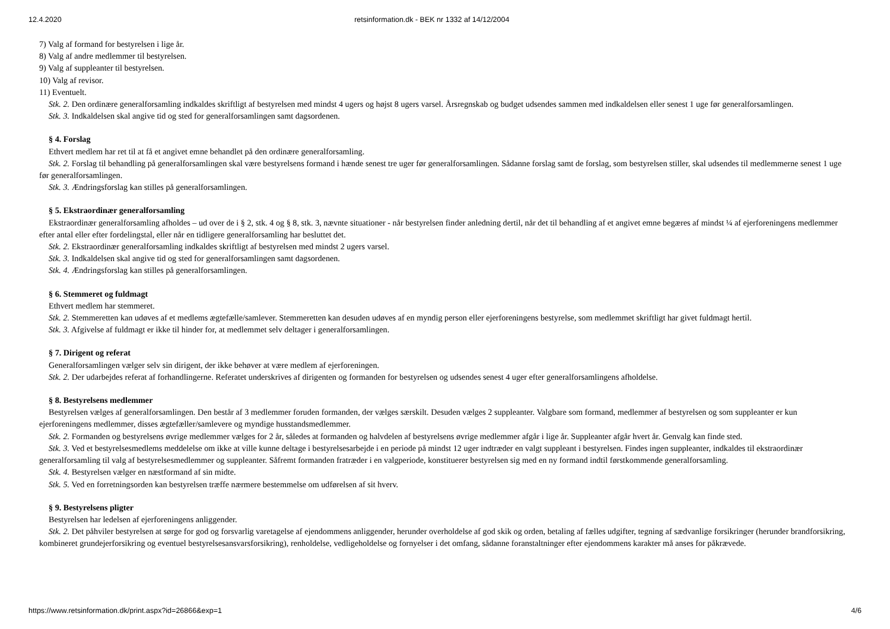12.4.2020 retsinformation.dk - BEK nr 1332 af 14/12/2004
7) Valg af formand for bestyrelsen i lige år.
8) Valg af andre medlemmer til bestyrelsen.
9) Valg af suppleanter til bestyrelsen.
10) Valg af revisor.
11) Eventuelt.
Stk. 2. Den ordinære generalforsamling indkaldes skriftligt af bestyrelsen med mindst 4 ugers og højst 8 ugers varsel. Årsregnskab og budget udsendes sammen med indkaldelsen eller senest 1 uge før generalforsamlingen.
Stk. 3. Indkaldelsen skal angive tid og sted for generalforsamlingen samt dagsordenen.
§ 4. Forslag
Ethvert medlem har ret til at få et angivet emne behandlet på den ordinære generalforsamling.
Stk. 2. Forslag til behandling på generalforsamlingen skal være bestyrelsens formand i hænde senest tre uger før generalforsamlingen. Sådanne forslag samt de forslag, som bestyrelsen stiller, skal udsendes til medlemmerne senest 1 uge før generalforsamlingen.
Stk. 3. Ændringsforslag kan stilles på generalforsamlingen.
§ 5. Ekstraordinær generalforsamling
Ekstraordinær generalforsamling afholdes – ud over de i § 2, stk. 4 og § 8, stk. 3, nævnte situationer - når bestyrelsen finder anledning dertil, når det til behandling af et angivet emne begæres af mindst ¼ af ejerforeningens medlemmer efter antal eller efter fordelingstal, eller når en tidligere generalforsamling har besluttet det.
Stk. 2. Ekstraordinær generalforsamling indkaldes skriftligt af bestyrelsen med mindst 2 ugers varsel.
Stk. 3. Indkaldelsen skal angive tid og sted for generalforsamlingen samt dagsordenen.
Stk. 4. Ændringsforslag kan stilles på generalforsamlingen.
§ 6. Stemmeret og fuldmagt
Ethvert medlem har stemmeret.
Stk. 2. Stemmeretten kan udøves af et medlems ægtefælle/samlever. Stemmeretten kan desuden udøves af en myndig person eller ejerforeningens bestyrelse, som medlemmet skriftligt har givet fuldmagt hertil.
Stk. 3. Afgivelse af fuldmagt er ikke til hinder for, at medlemmet selv deltager i generalforsamlingen.
§ 7. Dirigent og referat
Generalforsamlingen vælger selv sin dirigent, der ikke behøver at være medlem af ejerforeningen.
Stk. 2. Der udarbejdes referat af forhandlingerne. Referatet underskrives af dirigenten og formanden for bestyrelsen og udsendes senest 4 uger efter generalforsamlingens afholdelse.
§ 8. Bestyrelsens medlemmer
Bestyrelsen vælges af generalforsamlingen. Den består af 3 medlemmer foruden formanden, der vælges særskilt. Desuden vælges 2 suppleanter. Valgbare som formand, medlemmer af bestyrelsen og som suppleanter er kun ejerforeningens medlemmer, disses ægtefæller/samlevere og myndige husstandsmedlemmer.
Stk. 2. Formanden og bestyrelsens øvrige medlemmer vælges for 2 år, således at formanden og halvdelen af bestyrelsens øvrige medlemmer afgår i lige år. Suppleanter afgår hvert år. Genvalg kan finde sted.
Stk. 3. Ved et bestyrelsesmedlems meddelelse om ikke at ville kunne deltage i bestyrelsesarbejde i en periode på mindst 12 uger indtræder en valgt suppleant i bestyrelsen. Findes ingen suppleanter, indkaldes til ekstraordinær generalforsamling til valg af bestyrelsesmedlemmer og suppleanter. Såfremt formanden fratræder i en valgperiode, konstituerer bestyrelsen sig med en ny formand indtil førstkommende generalforsamling.
Stk. 4. Bestyrelsen vælger en næstformand af sin midte.
Stk. 5. Ved en forretningsorden kan bestyrelsen træffe nærmere bestemmelse om udførelsen af sit hverv.
§ 9. Bestyrelsens pligter
Bestyrelsen har ledelsen af ejerforeningens anliggender.
Stk. 2. Det påhviler bestyrelsen at sørge for god og forsvarlig varetagelse af ejendommens anliggender, herunder overholdelse af god skik og orden, betaling af fælles udgifter, tegning af sædvanlige forsikringer (herunder brandforsikring, kombineret grundejerforsikring og eventuel bestyrelsesansvarsforsikring), renholdelse, vedligeholdelse og fornyelser i det omfang, sådanne foranstaltninger efter ejendommens karakter må anses for påkrævede.
https://www.retsinformation.dk/print.aspx?id=26866&exp=1 4/6